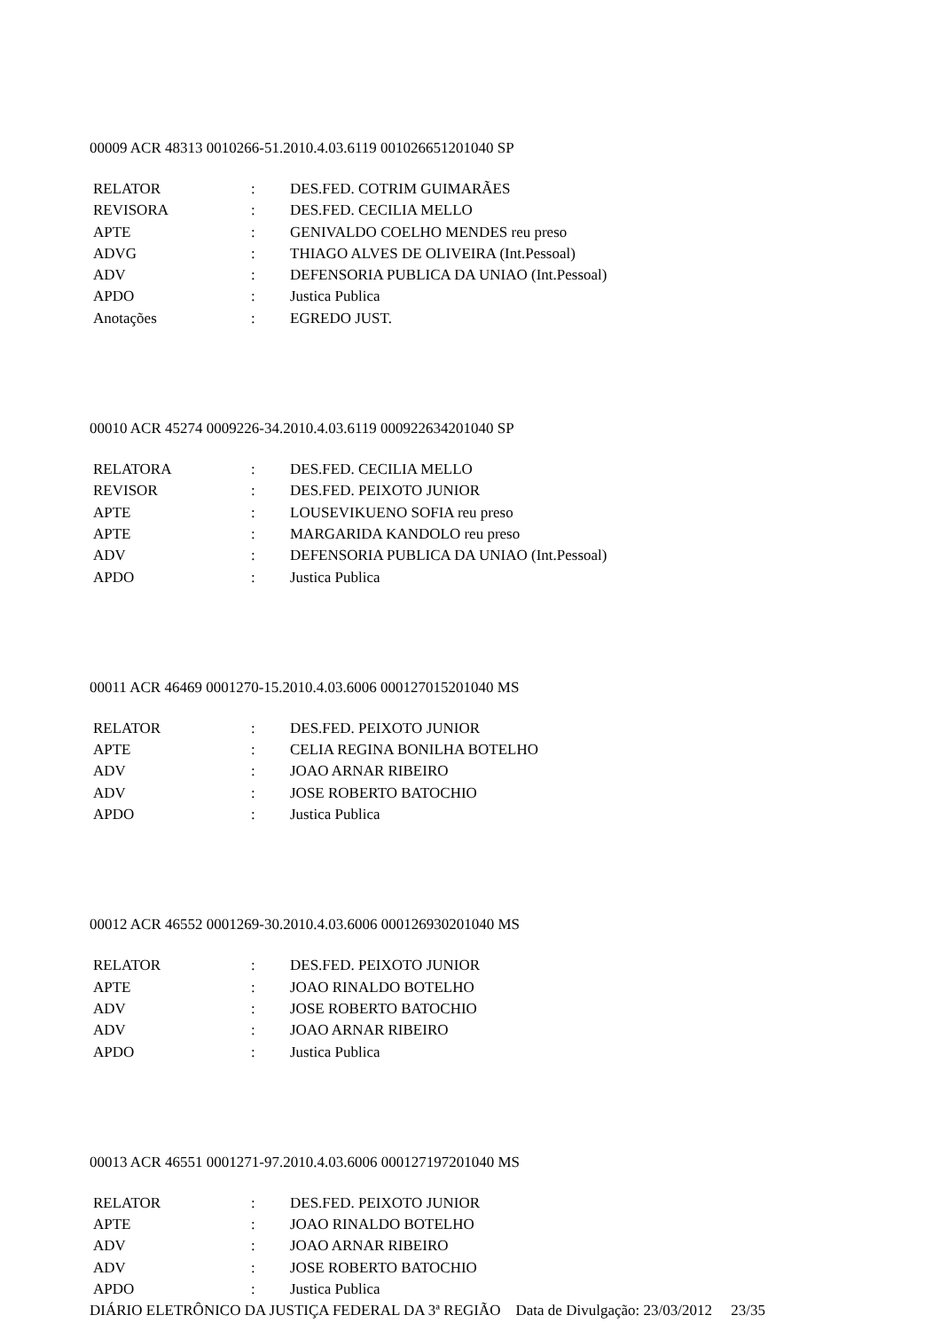00009 ACR 48313 0010266-51.2010.4.03.6119 001026651201040 SP
| RELATOR | : | DES.FED. COTRIM GUIMARÃES |
| REVISORA | : | DES.FED. CECILIA MELLO |
| APTE | : | GENIVALDO COELHO MENDES reu preso |
| ADVG | : | THIAGO ALVES DE OLIVEIRA (Int.Pessoal) |
| ADV | : | DEFENSORIA PUBLICA DA UNIAO (Int.Pessoal) |
| APDO | : | Justica Publica |
| Anotações | : | EGREDO JUST. |
00010 ACR 45274 0009226-34.2010.4.03.6119 000922634201040 SP
| RELATORA | : | DES.FED. CECILIA MELLO |
| REVISOR | : | DES.FED. PEIXOTO JUNIOR |
| APTE | : | LOUSEVIKUENO SOFIA reu preso |
| APTE | : | MARGARIDA KANDOLO reu preso |
| ADV | : | DEFENSORIA PUBLICA DA UNIAO (Int.Pessoal) |
| APDO | : | Justica Publica |
00011 ACR 46469 0001270-15.2010.4.03.6006 000127015201040 MS
| RELATOR | : | DES.FED. PEIXOTO JUNIOR |
| APTE | : | CELIA REGINA BONILHA BOTELHO |
| ADV | : | JOAO ARNAR RIBEIRO |
| ADV | : | JOSE ROBERTO BATOCHIO |
| APDO | : | Justica Publica |
00012 ACR 46552 0001269-30.2010.4.03.6006 000126930201040 MS
| RELATOR | : | DES.FED. PEIXOTO JUNIOR |
| APTE | : | JOAO RINALDO BOTELHO |
| ADV | : | JOSE ROBERTO BATOCHIO |
| ADV | : | JOAO ARNAR RIBEIRO |
| APDO | : | Justica Publica |
00013 ACR 46551 0001271-97.2010.4.03.6006 000127197201040 MS
| RELATOR | : | DES.FED. PEIXOTO JUNIOR |
| APTE | : | JOAO RINALDO BOTELHO |
| ADV | : | JOAO ARNAR RIBEIRO |
| ADV | : | JOSE ROBERTO BATOCHIO |
| APDO | : | Justica Publica |
DIÁRIO ELETRÔNICO DA JUSTIÇA FEDERAL DA 3ª REGIÃO Data de Divulgação: 23/03/2012 23/35